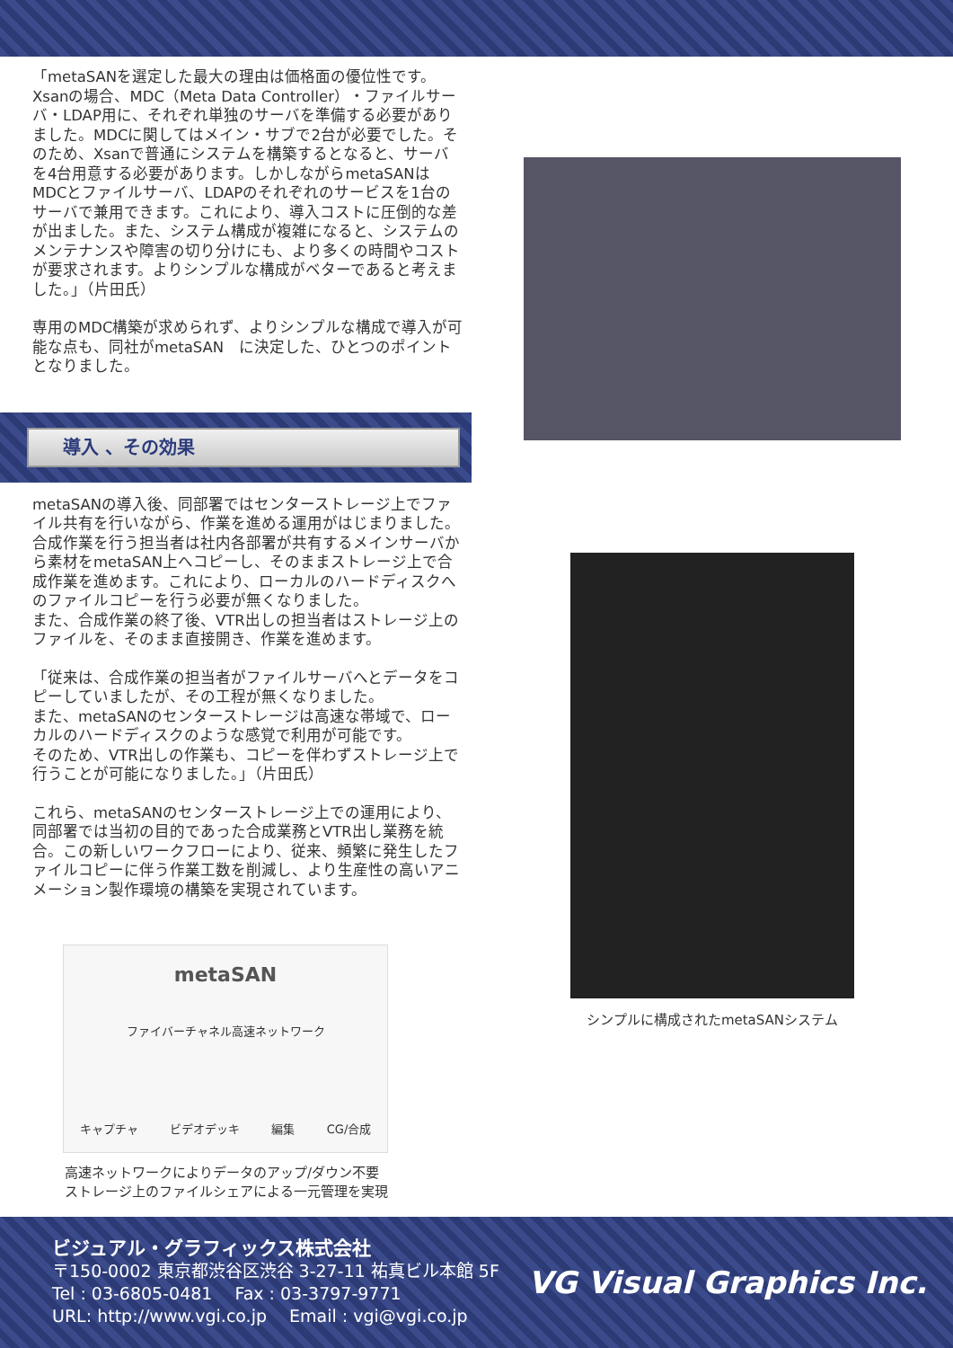「metaSANを選定した最大の理由は価格面の優位性です。Xsanの場合、MDC（Meta Data Controller）・ファイルサーバ・LDAP用に、それぞれ単独のサーバを準備する必要がありました。MDCに関してはメイン・サブで2台が必要でした。そのため、Xsanで普通にシステムを構築するとなると、サーバを4台用意する必要があります。しかしながらmetaSANはMDCとファイルサーバ、LDAPのそれぞれのサービスを1台のサーバで兼用できます。これにより、導入コストに圧倒的な差が出ました。また、システム構成が複雑になると、システムのメンテナンスや障害の切り分けにも、より多くの時間やコストが要求されます。よりシンプルな構成がベターであると考えました。」（片田氏）
専用のMDC構築が求められず、よりシンプルな構成で導入が可能な点も、同社がmetaSAN　に決定した、ひとつのポイントとなりました。
導入 、その効果
metaSANの導入後、同部署ではセンターストレージ上でファイル共有を行いながら、作業を進める運用がはじまりました。合成作業を行う担当者は社内各部署が共有するメインサーバから素材をmetaSAN上へコピーし、そのままストレージ上で合成作業を進めます。これにより、ローカルのハードディスクへのファイルコピーを行う必要が無くなりました。
また、合成作業の終了後、VTR出しの担当者はストレージ上のファイルを、そのまま直接開き、作業を進めます。
「従来は、合成作業の担当者がファイルサーバへとデータをコピーしていましたが、その工程が無くなりました。
また、metaSANのセンターストレージは高速な帯域で、ローカルのハードディスクのような感覚で利用が可能です。
そのため、VTR出しの作業も、コピーを伴わずストレージ上で行うことが可能になりました。」（片田氏）
これら、metaSANのセンターストレージ上での運用により、同部署では当初の目的であった合成業務とVTR出し業務を統合。この新しいワークフローにより、従来、頻繁に発生したファイルコピーに伴う作業工数を削減し、より生産性の高いアニメーション製作環境の構築を実現されています。
metaSAN
ファイバーチャネル高速ネットワーク
キャプチャ ビデオデッキ 編集 CG/合成
高速ネットワークによりデータのアップ/ダウン不要
ストレージ上のファイルシェアによる一元管理を実現
シンプルに構成されたmetaSANシステム
ビジュアル・グラフィックス株式会社
〒150-0002 東京都渋谷区渋谷 3-27-11 祐真ビル本館 5F
Tel : 03-6805-0481　 Fax : 03-3797-9771
URL: http://www.vgi.co.jp　 Email : vgi@vgi.co.jp
VG Visual Graphics Inc.